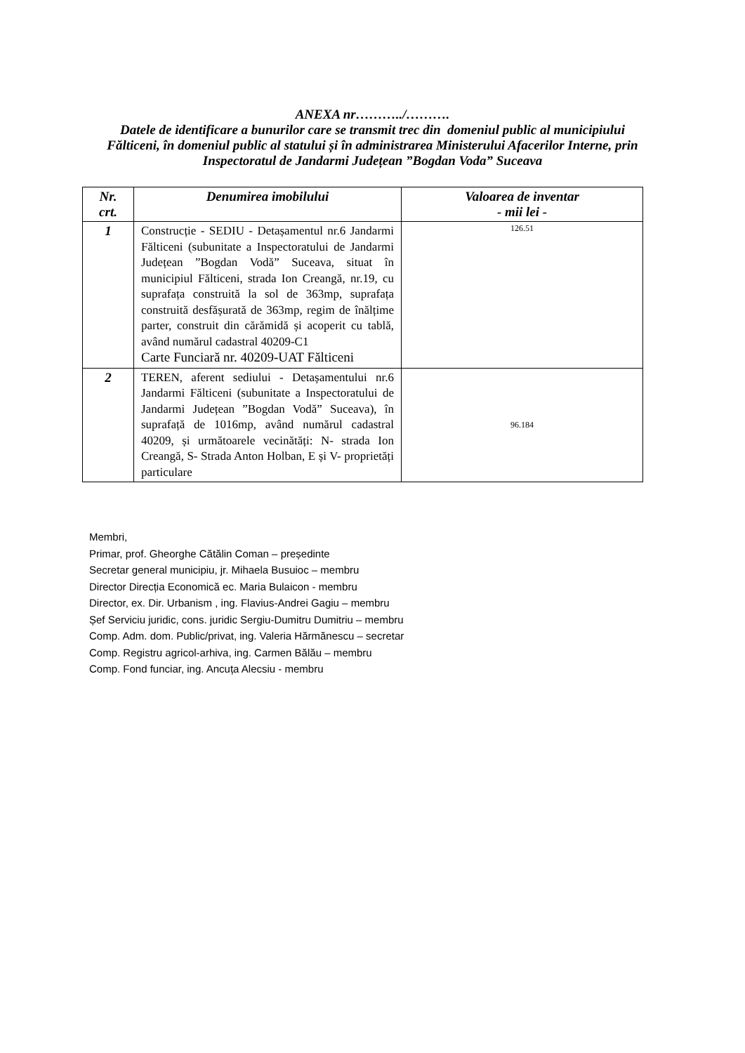ANEXA nr………../……….
Datele de identificare a bunurilor care se transmit trec din domeniul public al municipiului
Fălticeni, în domeniul public al statului și în administrarea Ministerului Afacerilor Interne, prin
Inspectoratul de Jandarmi Județean ”Bogdan Voda” Suceava
| Nr. crt. | Denumirea imobilului | Valoarea de inventar - mii lei - |
| --- | --- | --- |
| 1 | Construcție - SEDIU - Detașamentul nr.6 Jandarmi Fălticeni (subunitate a Inspectoratului de Jandarmi Județean ”Bogdan Vodă” Suceava, situat în municipiul Fălticeni, strada Ion Creangă, nr.19, cu suprafața construită la sol de 363mp, suprafața construită desfășurată de 363mp, regim de înălțime parter, construit din cărămidă și acoperit cu tablă, având numărul cadastral 40209-C1 Carte Funciară nr. 40209-UAT Fălticeni | 126.51 |
| 2 | TEREN, aferent sediului - Detașamentului nr.6 Jandarmi Fălticeni (subunitate a Inspectoratului de Jandarmi Județean ”Bogdan Vodă” Suceava), în suprafață de 1016mp, având numărul cadastral 40209, și următoarele vecinătăți: N- strada Ion Creangă, S- Strada Anton Holban, E și V- proprietăți particulare | 96.184 |
Membri,
Primar, prof. Gheorghe Cătălin Coman – președinte
Secretar general municipiu, jr. Mihaela Busuioc – membru
Director Direcția Economică ec. Maria Bulaicon - membru
Director, ex. Dir. Urbanism , ing. Flavius-Andrei Gagiu – membru
Șef Serviciu juridic, cons. juridic Sergiu-Dumitru Dumitriu – membru
Comp. Adm. dom. Public/privat, ing. Valeria Hărmănescu – secretar
Comp. Registru agricol-arhiva, ing. Carmen Bălău – membru
Comp. Fond funciar, ing. Ancuța Alecsiu - membru